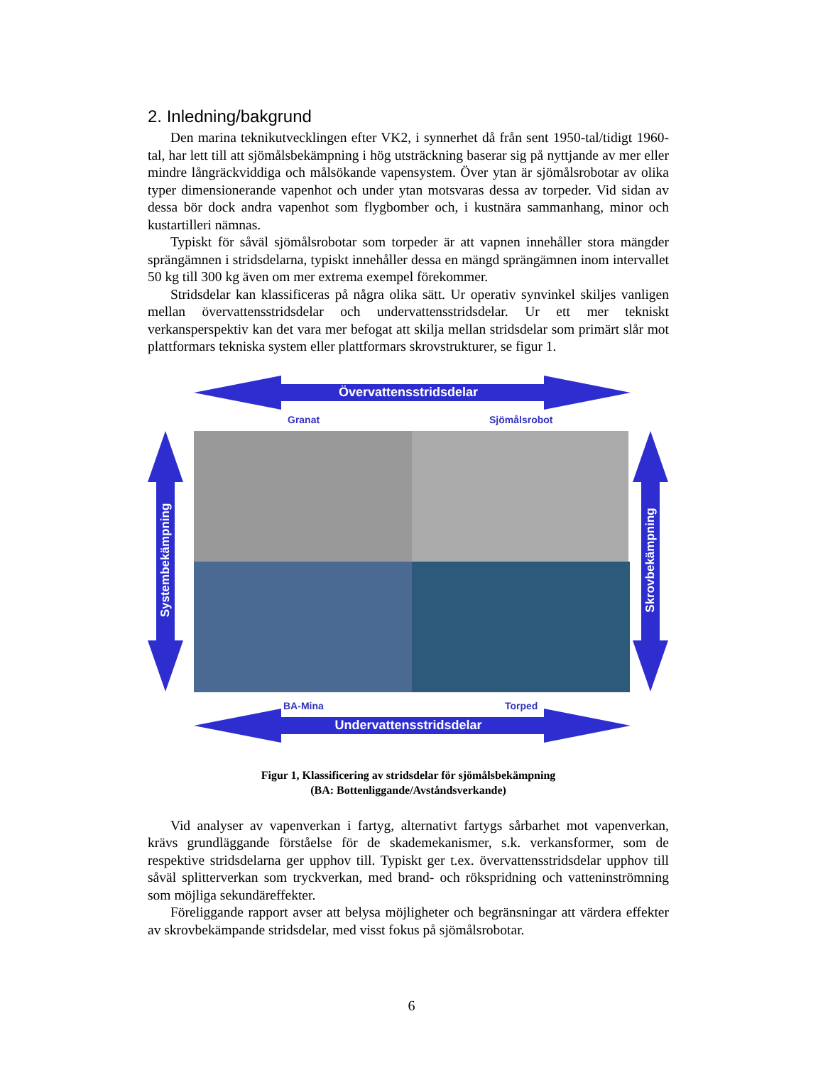2. Inledning/bakgrund
Den marina teknikutvecklingen efter VK2, i synnerhet då från sent 1950-tal/tidigt 1960-tal, har lett till att sjömålsbekämpning i hög utsträckning baserar sig på nyttjande av mer eller mindre långräckviddiga och målsökande vapensystem. Över ytan är sjömålsrobotar av olika typer dimensionerande vapenhot och under ytan motsvaras dessa av torpeder. Vid sidan av dessa bör dock andra vapenhot som flygbomber och, i kustnära sammanhang, minor och kustartilleri nämnas.
Typiskt för såväl sjömålsrobotar som torpeder är att vapnen innehåller stora mängder sprängämnen i stridsdelarna, typiskt innehåller dessa en mängd sprängämnen inom intervallet 50 kg till 300 kg även om mer extrema exempel förekommer.
Stridsdelar kan klassificeras på några olika sätt. Ur operativ synvinkel skiljes vanligen mellan övervattensstridsdelar och undervattensstridsdelar. Ur ett mer tekniskt verkansperspektiv kan det vara mer befogat att skilja mellan stridsdelar som primärt slår mot plattformars tekniska system eller plattformars skrovstrukturer, se figur 1.
Övervattensstridsdelar
Granat Sjömålsrobot
BA-Mina Torped
Undervattensstridsdelar
Systembekämpning Skrovbekämpning
Figur 1, Klassificering av stridsdelar för sjömålsbekämpning
(BA: Bottenliggande/Avståndsverkande)
Vid analyser av vapenverkan i fartyg, alternativt fartygs sårbarhet mot vapenverkan, krävs grundläggande förståelse för de skademekanismer, s.k. verkansformer, som de respektive stridsdelarna ger upphov till. Typiskt ger t.ex. övervattensstridsdelar upphov till såväl splitterverkan som tryckverkan, med brand- och rökspridning och vatteninströmning som möjliga sekundäreffekter.
Föreliggande rapport avser att belysa möjligheter och begränsningar att värdera effekter av skrovbekämpande stridsdelar, med visst fokus på sjömålsrobotar.
6